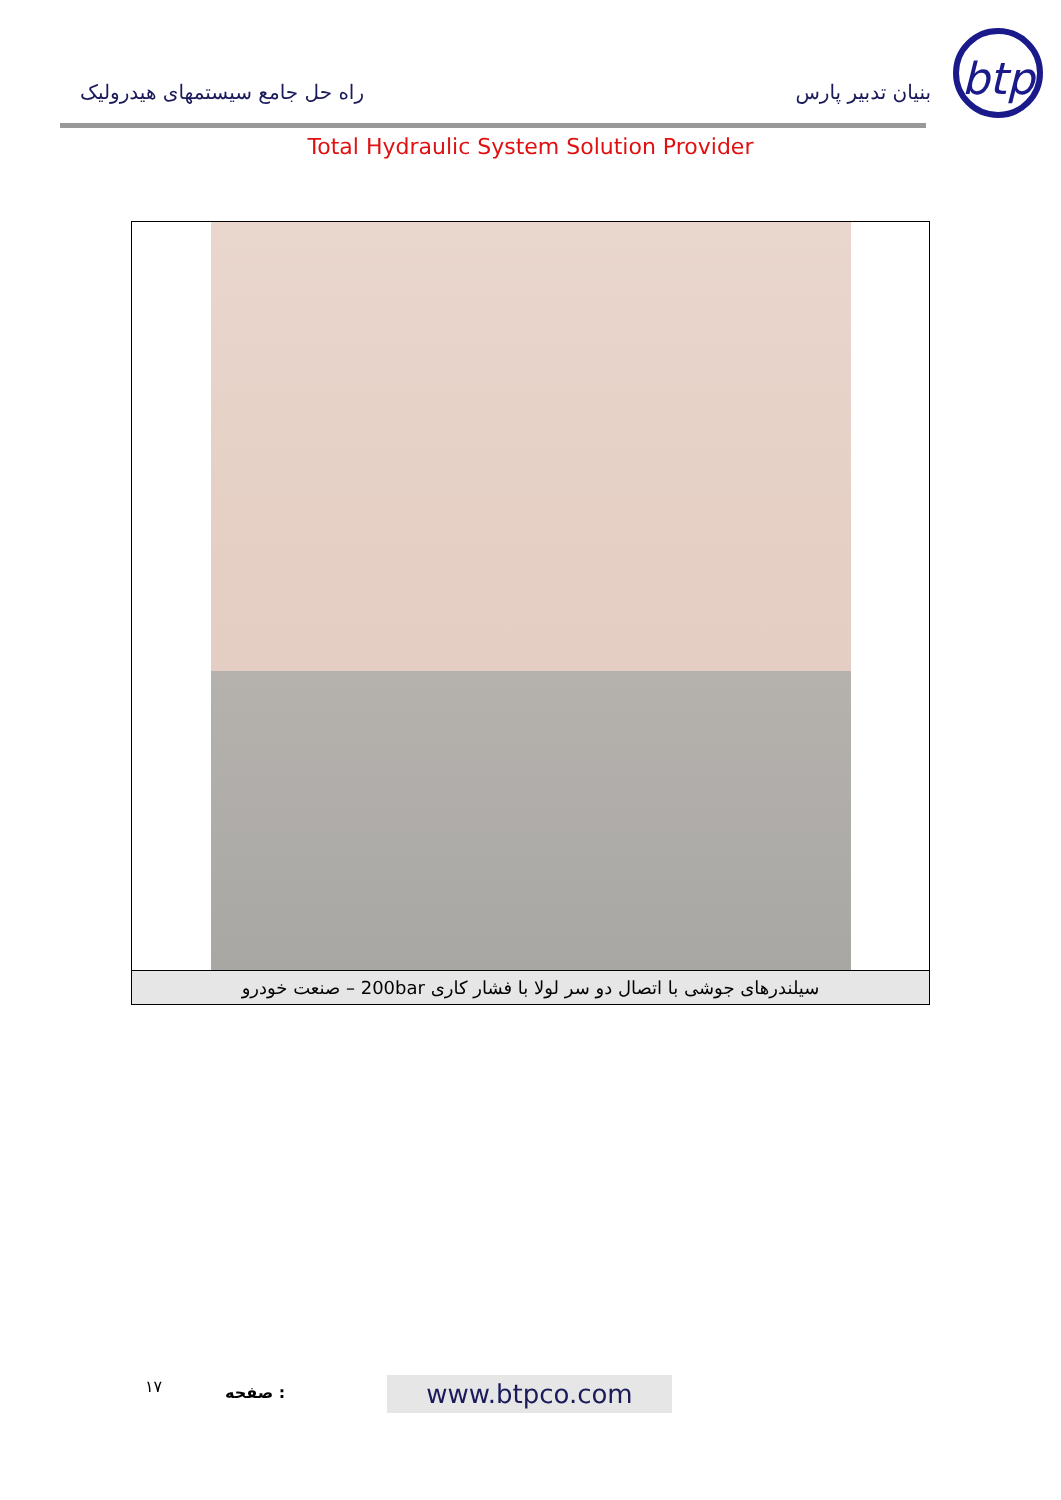btp
بنیان تدبیر پارس راه حل جامع سیستمهای هیدرولیک
Total Hydraulic System Solution Provider
سیلندرهای جوشی با اتصال دو سر لولا با فشار کاری 200bar – صنعت خودرو
۱۷ صفحه : www.btpco.com